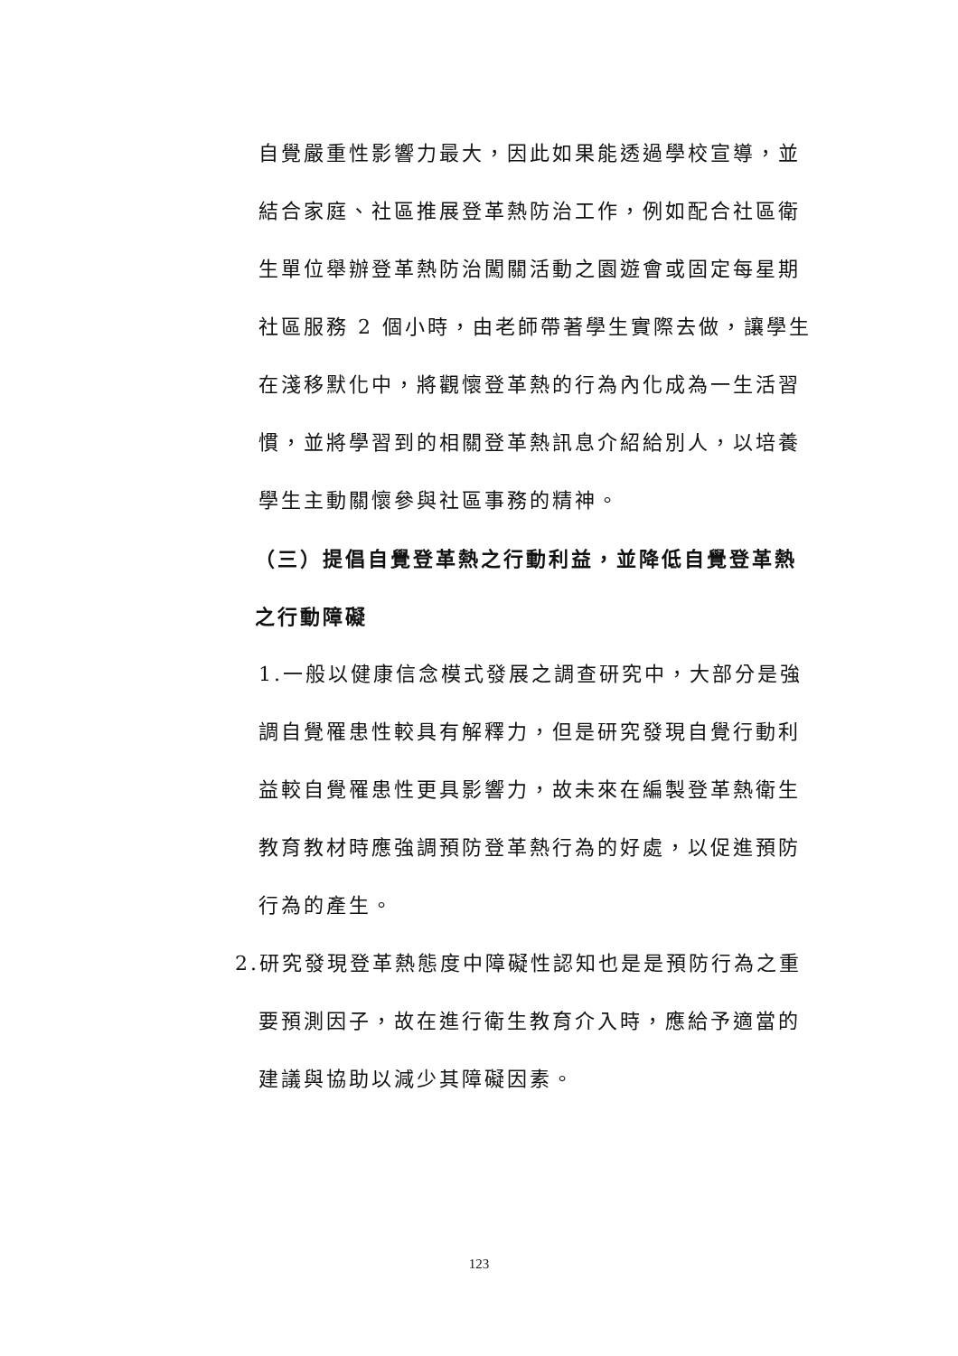自覺嚴重性影響力最大，因此如果能透過學校宣導，並結合家庭、社區推展登革熱防治工作，例如配合社區衛生單位舉辦登革熱防治闖關活動之園遊會或固定每星期社區服務 2 個小時，由老師帶著學生實際去做，讓學生在淺移默化中，將觀懷登革熱的行為內化成為一生活習慣，並將學習到的相關登革熱訊息介紹給別人，以培養學生主動關懷參與社區事務的精神。
（三）提倡自覺登革熱之行動利益，並降低自覺登革熱之行動障礙
1.一般以健康信念模式發展之調查研究中，大部分是強調自覺罹患性較具有解釋力，但是研究發現自覺行動利益較自覺罹患性更具影響力，故未來在編製登革熱衛生教育教材時應強調預防登革熱行為的好處，以促進預防行為的產生。
2.研究發現登革熱態度中障礙性認知也是是預防行為之重
要預測因子，故在進行衛生教育介入時，應給予適當的建議與協助以減少其障礙因素。
123